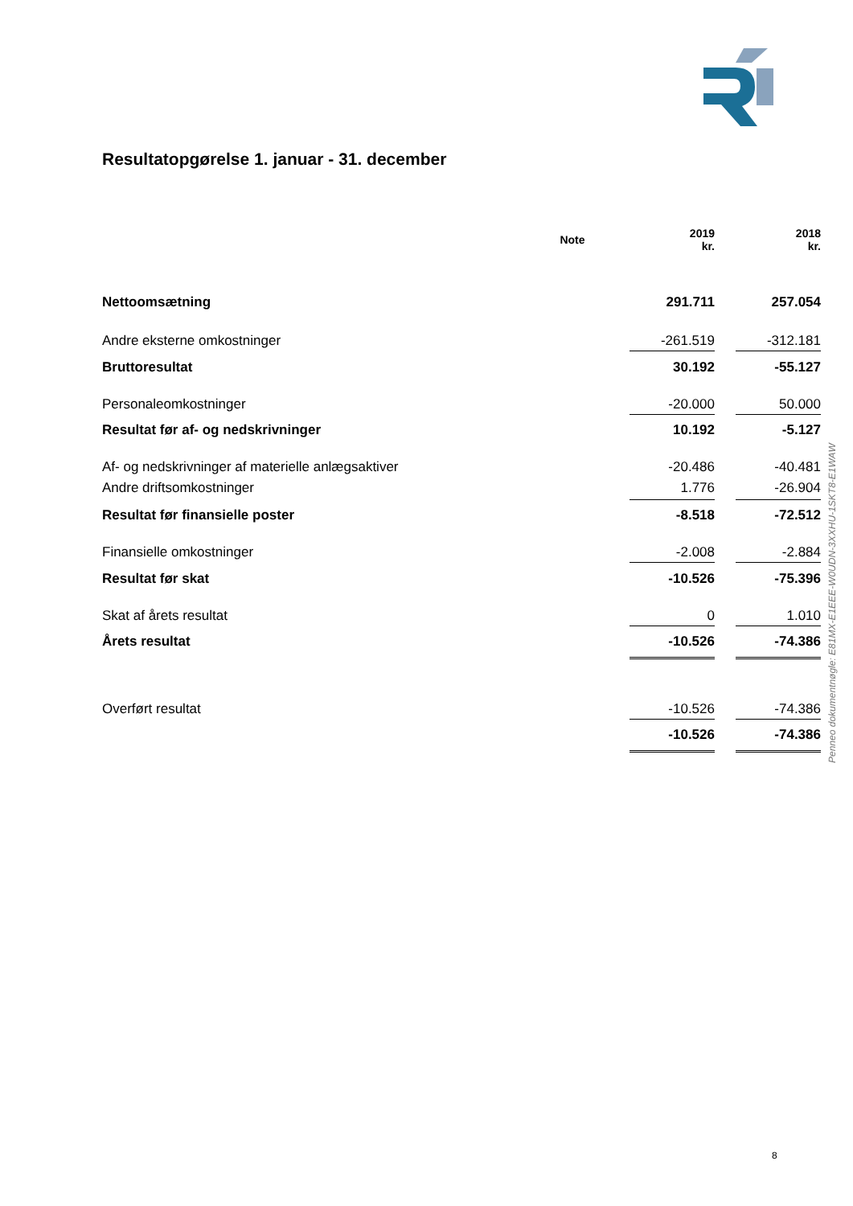Resultatopgørelse 1. januar - 31. december
| | Note | | 2019 kr. | | 2018 kr. |
| --- | --- | --- | --- | --- | --- |
| Nettoomsætning | | | 291.711 | | 257.054 |
| Andre eksterne omkostninger | | | -261.519 | | -312.181 |
| Bruttoresultat | | | 30.192 | | -55.127 |
| Personaleomkostninger | | | -20.000 | | 50.000 |
| Resultat før af- og nedskrivninger | | | 10.192 | | -5.127 |
| Af- og nedskrivninger af materielle anlægsaktiver | | | -20.486 | | -40.481 |
| Andre driftsomkostninger | | | 1.776 | | -26.904 |
| Resultat før finansielle poster | | | -8.518 | | -72.512 |
| Finansielle omkostninger | | | -2.008 | | -2.884 |
| Resultat før skat | | | -10.526 | | -75.396 |
| Skat af årets resultat | | | 0 | | 1.010 |
| Årets resultat | | | -10.526 | | -74.386 |
| Overført resultat | | | -10.526 | | -74.386 |
| | | | -10.526 | | -74.386 |
Penneo dokumentnøgle: E81MX-E1EEE-W0UDN-3XXHU-1SKT8-E1WAW
8